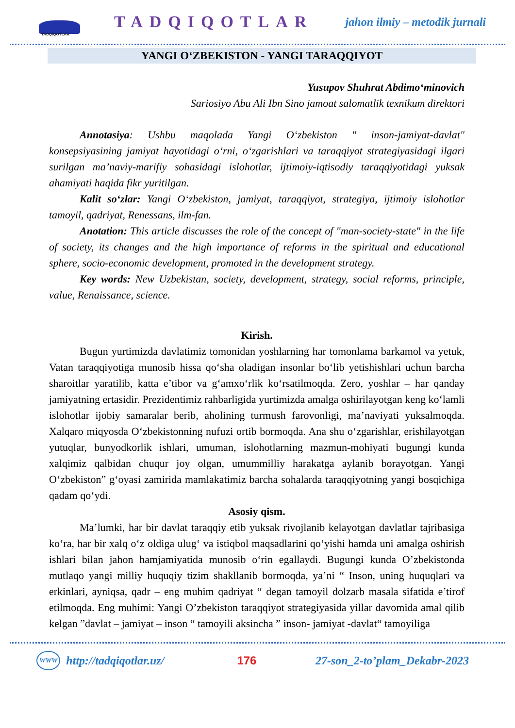TADQIQOTLAR
TADQIQOTLAR
jahon ilmiy – metodik jurnali
YANGI O‘ZBEKISTON - YANGI TARAQQIYOT
Yusupov Shuhrat Abdimo‘minovich
Sariosiyo Abu Ali Ibn Sino jamoat salomatlik texnikum direktori
Annotasiya: Ushbu maqolada Yangi O‘zbekiston " inson-jamiyat-davlat" konsepsiyasining jamiyat hayotidagi o‘rni, o‘zgarishlari va taraqqiyot strategiyasidagi ilgari surilgan ma’naviy-marifiy sohasidagi islohotlar, ijtimoiy-iqtisodiy taraqqiyotidagi yuksak ahamiyati haqida fikr yuritilgan.
Kalit so‘zlar: Yangi O‘zbekiston, jamiyat, taraqqiyot, strategiya, ijtimoiy islohotlar tamoyil, qadriyat, Renessans, ilm-fan.
Anotation: This article discusses the role of the concept of "man-society-state" in the life of society, its changes and the high importance of reforms in the spiritual and educational sphere, socio-economic development, promoted in the development strategy.
Key words: New Uzbekistan, society, development, strategy, social reforms, principle, value, Renaissance, science.
Kirish.
Bugun yurtimizda davlatimiz tomonidan yoshlarning har tomonlama barkamol va yetuk, Vatan taraqqiyotiga munosib hissa qo‘sha oladigan insonlar bo‘lib yetishishlari uchun barcha sharoitlar yaratilib, katta e’tibor va g‘amxo‘rlik ko‘rsatilmoqda. Zero, yoshlar – har qanday jamiyatning ertasidir. Prezidentimiz rahbarligida yurtimizda amalga oshirilayotgan keng ko‘lamli islohotlar ijobiy samaralar berib, aholining turmush farovonligi, ma’naviyati yuksalmoqda. Xalqaro miqyosda O‘zbekistonning nufuzi ortib bormoqda. Ana shu o‘zgarishlar, erishilayotgan yutuqlar, bunyodkorlik ishlari, umuman, islohotlarning mazmun-mohiyati bugungi kunda xalqimiz qalbidan chuqur joy olgan, umummilliy harakatga aylanib borayotgan. Yangi O‘zbekiston” g‘oyasi zamirida mamlakatimiz barcha sohalarda taraqqiyotning yangi bosqichiga qadam qo‘ydi.
Asosiy qism.
Ma’lumki, har bir davlat taraqqiy etib yuksak rivojlanib kelayotgan davlatlar tajribasiga ko‘ra, har bir xalq o‘z oldiga ulug‘ va istiqbol maqsadlarini qo‘yishi hamda uni amalga oshirish ishlari bilan jahon hamjamiyatida munosib o‘rin egallaydi. Bugungi kunda O’zbekistonda mutlaqo yangi milliy huquqiy tizim shakllanib bormoqda, ya’ni “ Inson, uning huquqlari va erkinlari, ayniqsa, qadr – eng muhim qadriyat “ degan tamoyil dolzarb masala sifatida e’tirof etilmoqda. Eng muhimi: Yangi O’zbekiston taraqqiyot strategiyasida yillar davomida amal qilib kelgan ”davlat – jamiyat – inson “ tamoyili aksincha ” inson- jamiyat -davlat“ tamoyiliga
WWW http://tadqiqotlar.uz/ 176 27-son_2-to’plam_Dekabr-2023